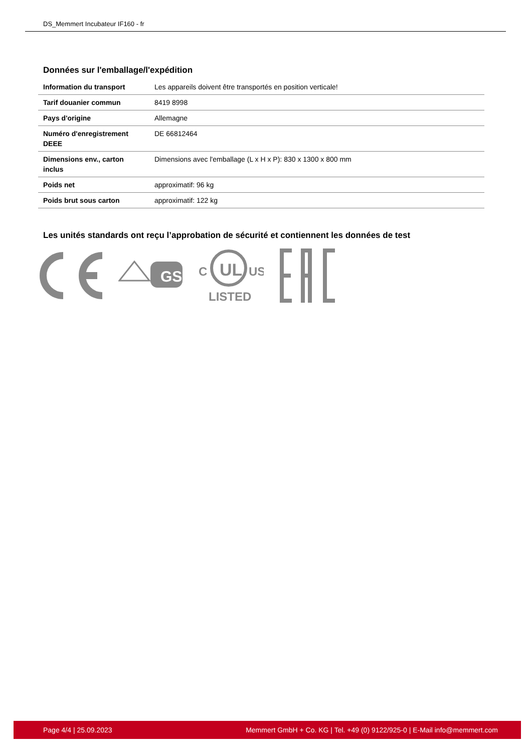DS_Memmert Incubateur IF160 - fr
Données sur l'emballage/l'expédition
| Information du transport | Les appareils doivent être transportés en position verticale! |
| Tarif douanier commun | 8419 8998 |
| Pays d'origine | Allemagne |
| Numéro d'enregistrement DEEE | DE 66812464 |
| Dimensions env., carton inclus | Dimensions avec l'emballage (L x H x P): 830 x 1300 x 800 mm |
| Poids net | approximatif: 96 kg |
| Poids brut sous carton | approximatif: 122 kg |
Les unités standards ont reçu l’approbation de sécurité et contiennent les données de test
GS
UL
C
US
LISTED
Page 4/4 | 25.09.2023 Memmert GmbH + Co. KG | Tel. +49 (0) 9122/925-0 | E-Mail info@memmert.com